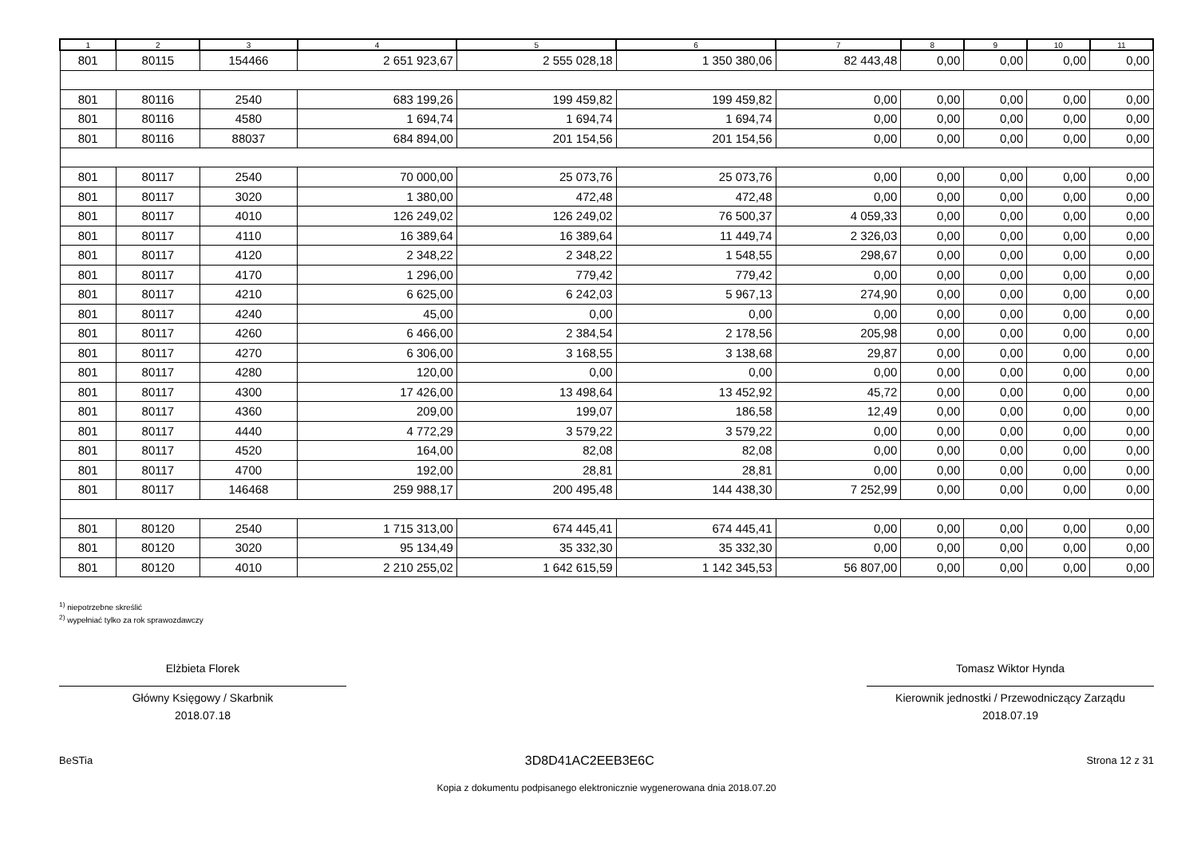| 1 | 2 | 3 | 4 | 5 | 6 | 7 | 8 | 9 | 10 | 11 |
| --- | --- | --- | --- | --- | --- | --- | --- | --- | --- | --- |
| 801 | 80115 | 154466 | 2 651 923,67 | 2 555 028,18 | 1 350 380,06 | 82 443,48 | 0,00 | 0,00 | 0,00 | 0,00 |
| 801 | 80116 | 2540 | 683 199,26 | 199 459,82 | 199 459,82 | 0,00 | 0,00 | 0,00 | 0,00 | 0,00 |
| 801 | 80116 | 4580 | 1 694,74 | 1 694,74 | 1 694,74 | 0,00 | 0,00 | 0,00 | 0,00 | 0,00 |
| 801 | 80116 | 88037 | 684 894,00 | 201 154,56 | 201 154,56 | 0,00 | 0,00 | 0,00 | 0,00 | 0,00 |
| 801 | 80117 | 2540 | 70 000,00 | 25 073,76 | 25 073,76 | 0,00 | 0,00 | 0,00 | 0,00 | 0,00 |
| 801 | 80117 | 3020 | 1 380,00 | 472,48 | 472,48 | 0,00 | 0,00 | 0,00 | 0,00 | 0,00 |
| 801 | 80117 | 4010 | 126 249,02 | 126 249,02 | 76 500,37 | 4 059,33 | 0,00 | 0,00 | 0,00 | 0,00 |
| 801 | 80117 | 4110 | 16 389,64 | 16 389,64 | 11 449,74 | 2 326,03 | 0,00 | 0,00 | 0,00 | 0,00 |
| 801 | 80117 | 4120 | 2 348,22 | 2 348,22 | 1 548,55 | 298,67 | 0,00 | 0,00 | 0,00 | 0,00 |
| 801 | 80117 | 4170 | 1 296,00 | 779,42 | 779,42 | 0,00 | 0,00 | 0,00 | 0,00 | 0,00 |
| 801 | 80117 | 4210 | 6 625,00 | 6 242,03 | 5 967,13 | 274,90 | 0,00 | 0,00 | 0,00 | 0,00 |
| 801 | 80117 | 4240 | 45,00 | 0,00 | 0,00 | 0,00 | 0,00 | 0,00 | 0,00 | 0,00 |
| 801 | 80117 | 4260 | 6 466,00 | 2 384,54 | 2 178,56 | 205,98 | 0,00 | 0,00 | 0,00 | 0,00 |
| 801 | 80117 | 4270 | 6 306,00 | 3 168,55 | 3 138,68 | 29,87 | 0,00 | 0,00 | 0,00 | 0,00 |
| 801 | 80117 | 4280 | 120,00 | 0,00 | 0,00 | 0,00 | 0,00 | 0,00 | 0,00 | 0,00 |
| 801 | 80117 | 4300 | 17 426,00 | 13 498,64 | 13 452,92 | 45,72 | 0,00 | 0,00 | 0,00 | 0,00 |
| 801 | 80117 | 4360 | 209,00 | 199,07 | 186,58 | 12,49 | 0,00 | 0,00 | 0,00 | 0,00 |
| 801 | 80117 | 4440 | 4 772,29 | 3 579,22 | 3 579,22 | 0,00 | 0,00 | 0,00 | 0,00 | 0,00 |
| 801 | 80117 | 4520 | 164,00 | 82,08 | 82,08 | 0,00 | 0,00 | 0,00 | 0,00 | 0,00 |
| 801 | 80117 | 4700 | 192,00 | 28,81 | 28,81 | 0,00 | 0,00 | 0,00 | 0,00 | 0,00 |
| 801 | 80117 | 146468 | 259 988,17 | 200 495,48 | 144 438,30 | 7 252,99 | 0,00 | 0,00 | 0,00 | 0,00 |
| 801 | 80120 | 2540 | 1 715 313,00 | 674 445,41 | 674 445,41 | 0,00 | 0,00 | 0,00 | 0,00 | 0,00 |
| 801 | 80120 | 3020 | 95 134,49 | 35 332,30 | 35 332,30 | 0,00 | 0,00 | 0,00 | 0,00 | 0,00 |
| 801 | 80120 | 4010 | 2 210 255,02 | 1 642 615,59 | 1 142 345,53 | 56 807,00 | 0,00 | 0,00 | 0,00 | 0,00 |
<sup>1)</sup> niepotrzebne skreślić
<sup>2)</sup> wypełniać tylko za rok sprawozdawczy
Elżbieta Florek
Główny Księgowy / Skarbnik
2018.07.18
Tomasz Wiktor Hynda
Kierownik jednostki / Przewodniczący Zarządu
2018.07.19
BeSTia 3D8D41AC2EEB3E6C Strona 12 z 31
Kopia z dokumentu podpisanego elektronicznie wygenerowana dnia 2018.07.20